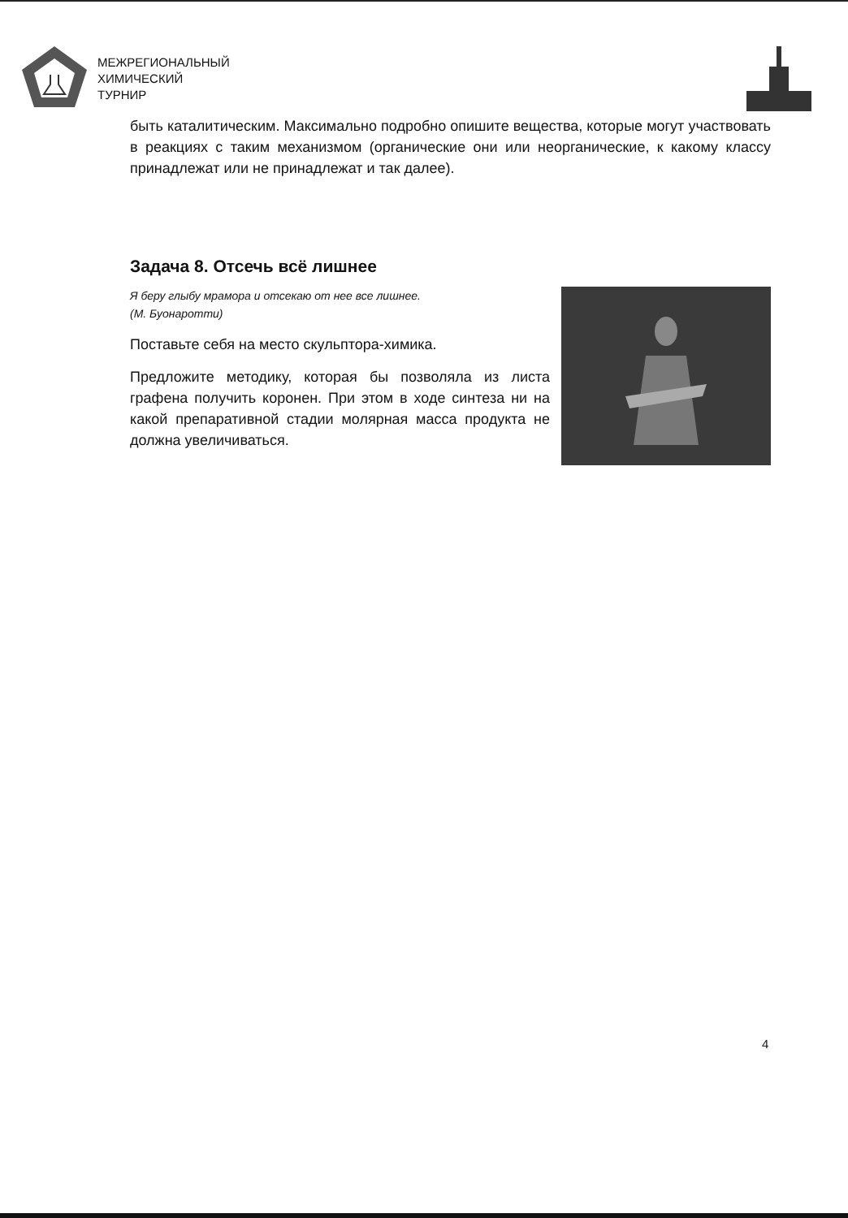МЕЖРЕГИОНАЛЬНЫЙ
ХИМИЧЕСКИЙ
ТУРНИР
быть каталитическим. Максимально подробно опишите вещества, которые могут участвовать в реакциях с таким механизмом (органические они или неорганические, к какому классу принадлежат или не принадлежат и так далее).
Задача 8. Отсечь всё лишнее
Я беру глыбу мрамора и отсекаю от нее все лишнее.
(М. Буонаротти)
Поставьте себя на место скульптора-химика.
Предложите методику, которая бы позволяла из листа графена получить коронен. При этом в ходе синтеза ни на какой препаративной стадии молярная масса продукта не должна увеличиваться.
4